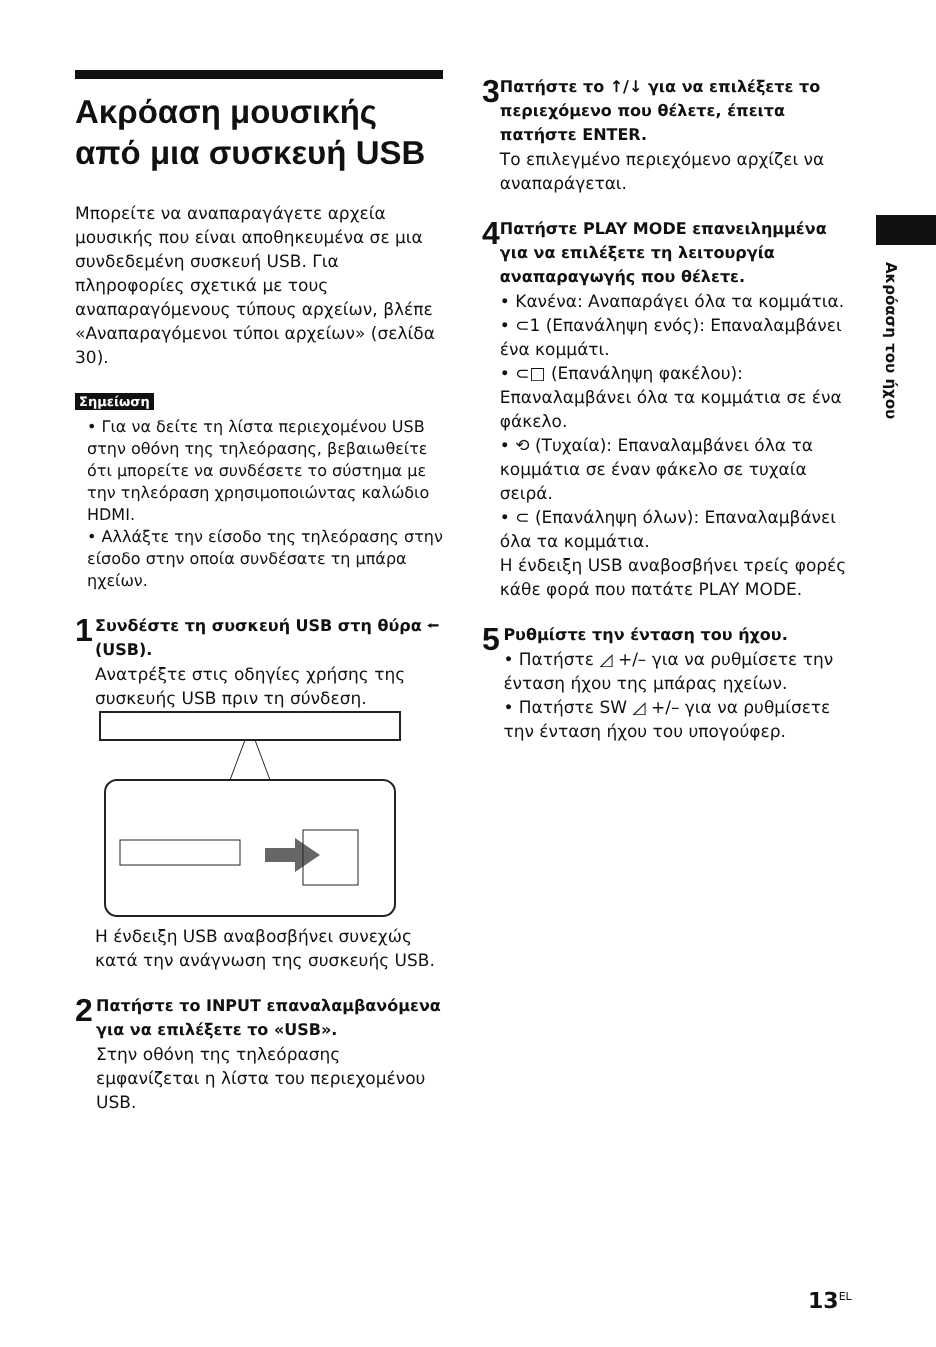Ακρόαση μουσικής από μια συσκευή USB
Μπορείτε να αναπαραγάγετε αρχεία μουσικής που είναι αποθηκευμένα σε μια συνδεδεμένη συσκευή USB. Για πληροφορίες σχετικά με τους αναπαραγόμενους τύπους αρχείων, βλέπε «Αναπαραγόμενοι τύποι αρχείων» (σελίδα 30).
Σημείωση
• Για να δείτε τη λίστα περιεχομένου USB στην οθόνη της τηλεόρασης, βεβαιωθείτε ότι μπορείτε να συνδέσετε το σύστημα με την τηλεόραση χρησιμοποιώντας καλώδιο HDMI.
• Αλλάξτε την είσοδο της τηλεόρασης στην είσοδο στην οποία συνδέσατε τη μπάρα ηχείων.
1
Συνδέστε τη συσκευή USB στη θύρα ⭠ (USB).
Ανατρέξτε στις οδηγίες χρήσης της συσκευής USB πριν τη σύνδεση.
Η ένδειξη USB αναβοσβήνει συνεχώς κατά την ανάγνωση της συσκευής USB.
2
Πατήστε το INPUT επαναλαμβανόμενα για να επιλέξετε το «USB».
Στην οθόνη της τηλεόρασης εμφανίζεται η λίστα του περιεχομένου USB.
3
Πατήστε το ↑/↓ για να επιλέξετε το περιεχόμενο που θέλετε, έπειτα πατήστε ENTER.
Το επιλεγμένο περιεχόμενο αρχίζει να αναπαράγεται.
4
Πατήστε PLAY MODE επανειλημμένα για να επιλέξετε τη λειτουργία αναπαραγωγής που θέλετε.
• Κανένα: Αναπαράγει όλα τα κομμάτια.
• ⊂1 (Επανάληψη ενός): Επαναλαμβάνει ένα κομμάτι.
• ⊂□ (Επανάληψη φακέλου): Επαναλαμβάνει όλα τα κομμάτια σε ένα φάκελο.
• ⟲ (Τυχαία): Επαναλαμβάνει όλα τα κομμάτια σε έναν φάκελο σε τυχαία σειρά.
• ⊂ (Επανάληψη όλων): Επαναλαμβάνει όλα τα κομμάτια.
Η ένδειξη USB αναβοσβήνει τρείς φορές κάθε φορά που πατάτε PLAY MODE.
5
Ρυθμίστε την ένταση του ήχου.
• Πατήστε ◿ +/– για να ρυθμίσετε την ένταση ήχου της μπάρας ηχείων.
• Πατήστε SW ◿ +/– για να ρυθμίσετε την ένταση ήχου του υπογούφερ.
Ακρόαση του ήχου
13<sup>EL</sup>